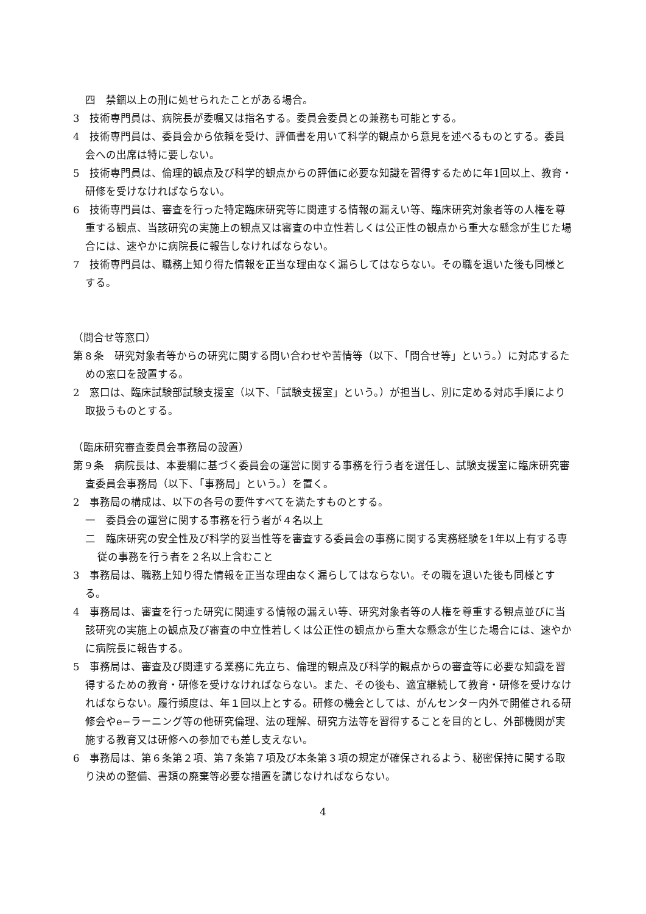四　禁錮以上の刑に処せられたことがある場合。
3　技術専門員は、病院長が委嘱又は指名する。委員会委員との兼務も可能とする。
4　技術専門員は、委員会から依頼を受け、評価書を用いて科学的観点から意見を述べるものとする。委員会への出席は特に要しない。
5　技術専門員は、倫理的観点及び科学的観点からの評価に必要な知識を習得するために年1回以上、教育・研修を受けなければならない。
6　技術専門員は、審査を行った特定臨床研究等に関連する情報の漏えい等、臨床研究対象者等の人権を尊重する観点、当該研究の実施上の観点又は審査の中立性若しくは公正性の観点から重大な懸念が生じた場合には、速やかに病院長に報告しなければならない。
7　技術専門員は、職務上知り得た情報を正当な理由なく漏らしてはならない。その職を退いた後も同様とする。
（問合せ等窓口）
第８条　研究対象者等からの研究に関する問い合わせや苦情等（以下、「問合せ等」という。）に対応するための窓口を設置する。
2　窓口は、臨床試験部試験支援室（以下、「試験支援室」という。）が担当し、別に定める対応手順により取扱うものとする。
（臨床研究審査委員会事務局の設置）
第９条　病院長は、本要綱に基づく委員会の運営に関する事務を行う者を選任し、試験支援室に臨床研究審査委員会事務局（以下、「事務局」という。）を置く。
2　事務局の構成は、以下の各号の要件すべてを満たすものとする。
一　委員会の運営に関する事務を行う者が４名以上
二　臨床研究の安全性及び科学的妥当性等を審査する委員会の事務に関する実務経験を1年以上有する専従の事務を行う者を２名以上含むこと
3　事務局は、職務上知り得た情報を正当な理由なく漏らしてはならない。その職を退いた後も同様とする。
4　事務局は、審査を行った研究に関連する情報の漏えい等、研究対象者等の人権を尊重する観点並びに当該研究の実施上の観点及び審査の中立性若しくは公正性の観点から重大な懸念が生じた場合には、速やかに病院長に報告する。
5　事務局は、審査及び関連する業務に先立ち、倫理的観点及び科学的観点からの審査等に必要な知識を習得するための教育・研修を受けなければならない。また、その後も、適宜継続して教育・研修を受けなければならない。履行頻度は、年１回以上とする。研修の機会としては、がんセンター内外で開催される研修会やe−ラーニング等の他研究倫理、法の理解、研究方法等を習得することを目的とし、外部機関が実施する教育又は研修への参加でも差し支えない。
6　事務局は、第６条第２項、第７条第７項及び本条第３項の規定が確保されるよう、秘密保持に関する取り決めの整備、書類の廃棄等必要な措置を講じなければならない。
4